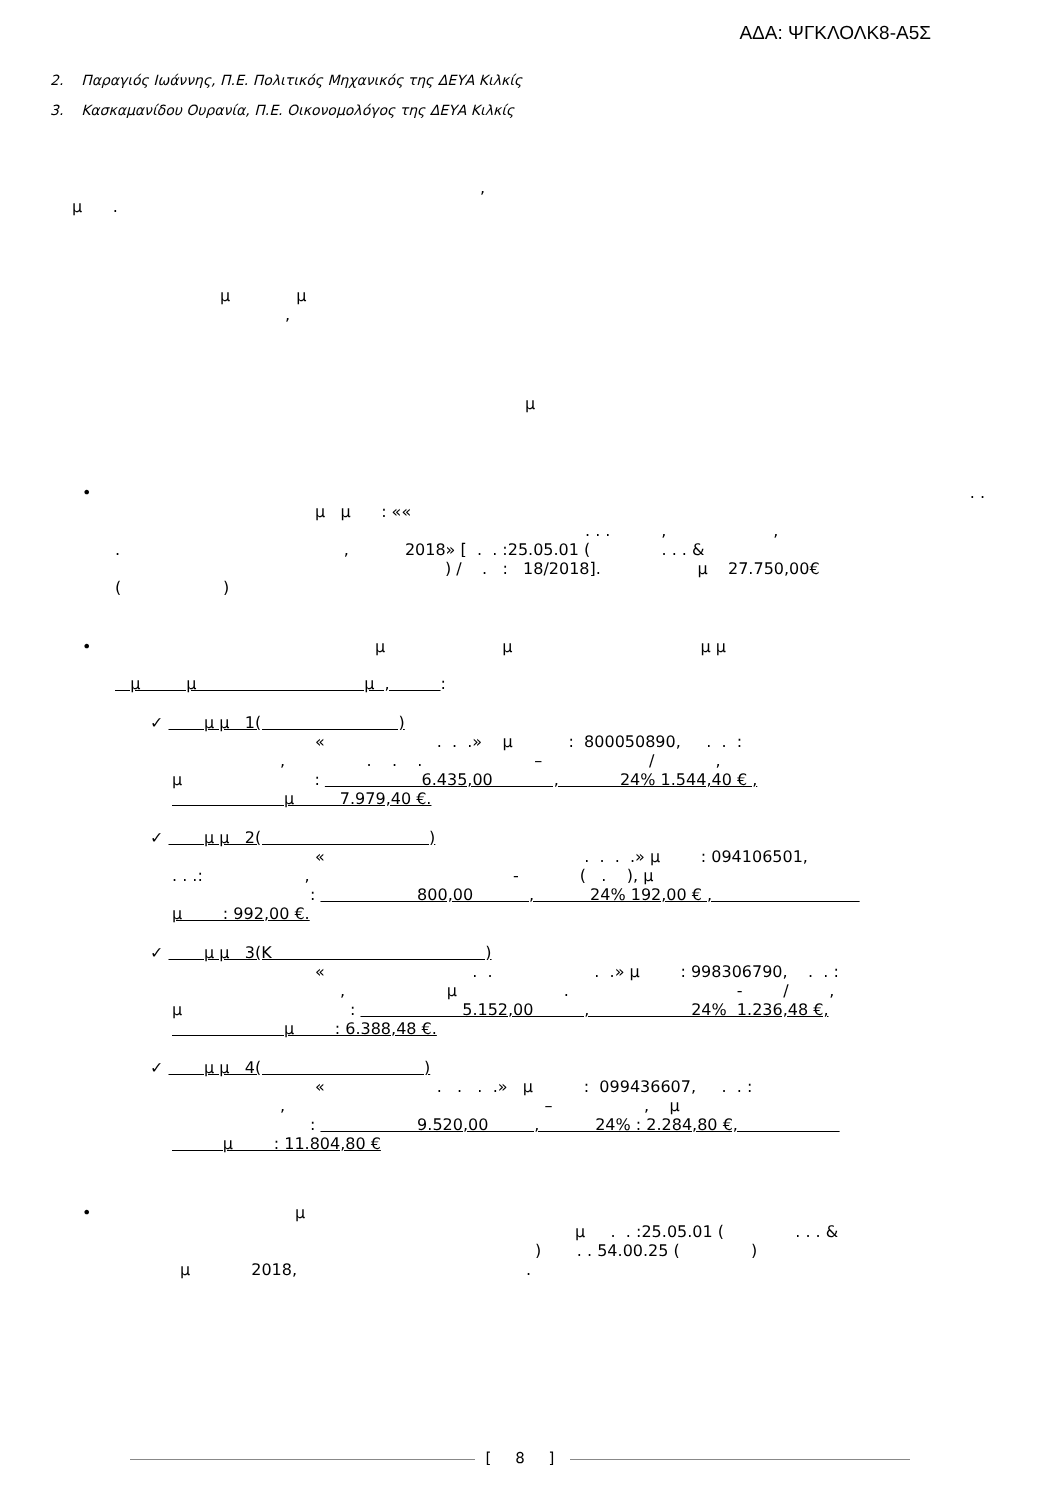ΑΔΑ: ΨΓΚΛΟΛΚ8-Α5Σ
2. Παραγιός Ιωάννης, Π.Ε. Πολιτικός Μηχανικός της ΔΕΥΑ Κιλκίς
3. Κασκαμανίδου Ουρανία, Π.Ε. Οικονομολόγος της ΔΕΥΑ Κιλκίς
,
μ .
μ μ
,
μ
•
. .
μ μ : ««
. . . , ,
. , 2018» [ . . :25.05.01 ( . . . &
) / . : 18/2018]. μ 27.750,00€
( )
•
μ μ μ μ
μ μ μ , :
✓ μ μ 1( )
« . . .» μ : 800050890, . . :
, . . . – / ,
μ : 6.435,00 , 24% 1.544,40 € ,
μ 7.979,40 €.
✓ μ μ 2( )
« . . . .» μ : 094106501,
. . .: , - ( . ), μ
: 800,00 , 24% 192,00 € ,
μ : 992,00 €.
✓ μ μ 3(K )
« . . . .» μ : 998306790, . . :
, μ . - / ,
μ : 5.152,00 , 24% 1.236,48 €,
μ : 6.388,48 €.
✓ μ μ 4( )
« . . . .» μ : 099436607, . . :
, – , μ
: 9.520,00 , 24% : 2.284,80 €,
μ : 11.804,80 €
•
μ
μ . . :25.05.01 ( . . . &
) . . 54.00.25 ( )
μ 2018, .
[ 8 ]